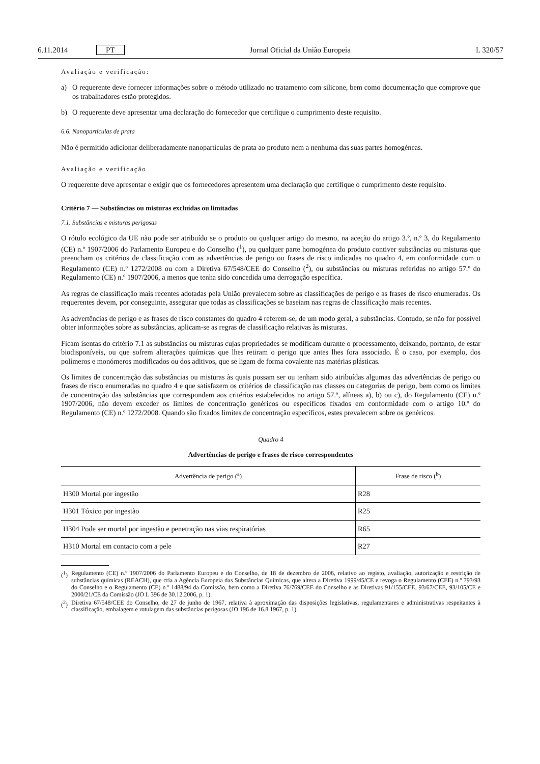6.11.2014 PT Jornal Oficial da União Europeia L 320/57
Avaliação e verificação:
a) O requerente deve fornecer informações sobre o método utilizado no tratamento com silicone, bem como documentação que comprove que os trabalhadores estão protegidos.
b) O requerente deve apresentar uma declaração do fornecedor que certifique o cumprimento deste requisito.
6.6. Nanopartículas de prata
Não é permitido adicionar deliberadamente nanopartículas de prata ao produto nem a nenhuma das suas partes homogéneas.
Avaliação e verificação
O requerente deve apresentar e exigir que os fornecedores apresentem uma declaração que certifique o cumprimento deste requisito.
Critério 7 — Substâncias ou misturas excluídas ou limitadas
7.1. Substâncias e misturas perigosas
O rótulo ecológico da UE não pode ser atribuído se o produto ou qualquer artigo do mesmo, na aceção do artigo 3.º, n.º 3, do Regulamento (CE) n.º 1907/2006 do Parlamento Europeu e do Conselho (<sup>1</sup>), ou qualquer parte homogénea do produto contiver substâncias ou misturas que preencham os critérios de classificação com as advertências de perigo ou frases de risco indicadas no quadro 4, em conformidade com o Regulamento (CE) n.º 1272/2008 ou com a Diretiva 67/548/CEE do Conselho (<sup>2</sup>), ou substâncias ou misturas referidas no artigo 57.º do Regulamento (CE) n.º 1907/2006, a menos que tenha sido concedida uma derrogação específica.
As regras de classificação mais recentes adotadas pela União prevalecem sobre as classificações de perigo e as frases de risco enumeradas. Os requerentes devem, por conseguinte, assegurar que todas as classificações se baseiam nas regras de classificação mais recentes.
As advertências de perigo e as frases de risco constantes do quadro 4 referem-se, de um modo geral, a substâncias. Contudo, se não for possível obter informações sobre as substâncias, aplicam-se as regras de classificação relativas às misturas.
Ficam isentas do critério 7.1 as substâncias ou misturas cujas propriedades se modificam durante o processamento, deixando, portanto, de estar biodisponíveis, ou que sofrem alterações químicas que lhes retiram o perigo que antes lhes fora associado. É o caso, por exemplo, dos polímeros e monómeros modificados ou dos aditivos, que se ligam de forma covalente nas matérias plásticas.
Os limites de concentração das substâncias ou misturas às quais possam ser ou tenham sido atribuídas algumas das advertências de perigo ou frases de risco enumeradas no quadro 4 e que satisfazem os critérios de classificação nas classes ou categorias de perigo, bem como os limites de concentração das substâncias que correspondem aos critérios estabelecidos no artigo 57.º, alíneas a), b) ou c), do Regulamento (CE) n.º 1907/2006, não devem exceder os limites de concentração genéricos ou específicos fixados em conformidade com o artigo 10.º do Regulamento (CE) n.º 1272/2008. Quando são fixados limites de concentração específicos, estes prevalecem sobre os genéricos.
Quadro 4
Advertências de perigo e frases de risco correspondentes
| Advertência de perigo (<sup>a</sup>) | Frase de risco (<sup>b</sup>) |
| --- | --- |
| H300 Mortal por ingestão | R28 |
| H301 Tóxico por ingestão | R25 |
| H304 Pode ser mortal por ingestão e penetração nas vias respiratórias | R65 |
| H310 Mortal em contacto com a pele | R27 |
(<sup>1</sup>)
Regulamento (CE) n.º 1907/2006 do Parlamento Europeu e do Conselho, de 18 de dezembro de 2006, relativo ao registo, avaliação, autorização e restrição de substâncias químicas (REACH), que cria a Agência Europeia das Substâncias Químicas, que altera a Diretiva 1999/45/CE e revoga o Regulamento (CEE) n.º 793/93 do Conselho e o Regulamento (CE) n.º 1488/94 da Comissão, bem como a Diretiva 76/769/CEE do Conselho e as Diretivas 91/155/CEE, 93/67/CEE, 93/105/CE e 2000/21/CE da Comissão (JO L 396 de 30.12.2006, p. 1).
(<sup>2</sup>)
Diretiva 67/548/CEE do Conselho, de 27 de junho de 1967, relativa à aproximação das disposições legislativas, regulamentares e administrativas respeitantes à classificação, embalagem e rotulagem das substâncias perigosas (JO 196 de 16.8.1967, p. 1).